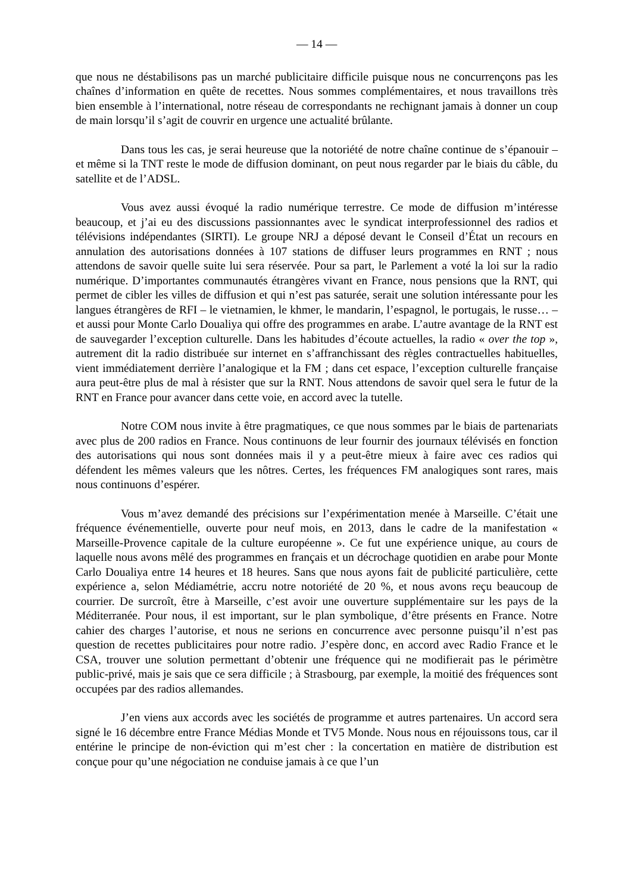— 14 —
que nous ne déstabilisons pas un marché publicitaire difficile puisque nous ne concurrençons pas les chaînes d’information en quête de recettes. Nous sommes complémentaires, et nous travaillons très bien ensemble à l’international, notre réseau de correspondants ne rechignant jamais à donner un coup de main lorsqu’il s’agit de couvrir en urgence une actualité brûlante.
Dans tous les cas, je serai heureuse que la notoriété de notre chaîne continue de s’épanouir – et même si la TNT reste le mode de diffusion dominant, on peut nous regarder par le biais du câble, du satellite et de l’ADSL.
Vous avez aussi évoqué la radio numérique terrestre. Ce mode de diffusion m’intéresse beaucoup, et j’ai eu des discussions passionnantes avec le syndicat interprofessionnel des radios et télévisions indépendantes (SIRTI). Le groupe NRJ a déposé devant le Conseil d’État un recours en annulation des autorisations données à 107 stations de diffuser leurs programmes en RNT ; nous attendons de savoir quelle suite lui sera réservée. Pour sa part, le Parlement a voté la loi sur la radio numérique. D’importantes communautés étrangères vivant en France, nous pensions que la RNT, qui permet de cibler les villes de diffusion et qui n’est pas saturée, serait une solution intéressante pour les langues étrangères de RFI – le vietnamien, le khmer, le mandarin, l’espagnol, le portugais, le russe… – et aussi pour Monte Carlo Doualiya qui offre des programmes en arabe. L’autre avantage de la RNT est de sauvegarder l’exception culturelle. Dans les habitudes d’écoute actuelles, la radio « over the top », autrement dit la radio distribuée sur internet en s’affranchissant des règles contractuelles habituelles, vient immédiatement derrière l’analogique et la FM ; dans cet espace, l’exception culturelle française aura peut-être plus de mal à résister que sur la RNT. Nous attendons de savoir quel sera le futur de la RNT en France pour avancer dans cette voie, en accord avec la tutelle.
Notre COM nous invite à être pragmatiques, ce que nous sommes par le biais de partenariats avec plus de 200 radios en France. Nous continuons de leur fournir des journaux télévisés en fonction des autorisations qui nous sont données mais il y a peut-être mieux à faire avec ces radios qui défendent les mêmes valeurs que les nôtres. Certes, les fréquences FM analogiques sont rares, mais nous continuons d’espérer.
Vous m’avez demandé des précisions sur l’expérimentation menée à Marseille. C’était une fréquence événementielle, ouverte pour neuf mois, en 2013, dans le cadre de la manifestation « Marseille-Provence capitale de la culture européenne ». Ce fut une expérience unique, au cours de laquelle nous avons mêlé des programmes en français et un décrochage quotidien en arabe pour Monte Carlo Doualiya entre 14 heures et 18 heures. Sans que nous ayons fait de publicité particulière, cette expérience a, selon Médiamétrie, accru notre notoriété de 20 %, et nous avons reçu beaucoup de courrier. De surcroît, être à Marseille, c’est avoir une ouverture supplémentaire sur les pays de la Méditerranée. Pour nous, il est important, sur le plan symbolique, d’être présents en France. Notre cahier des charges l’autorise, et nous ne serions en concurrence avec personne puisqu’il n’est pas question de recettes publicitaires pour notre radio. J’espère donc, en accord avec Radio France et le CSA, trouver une solution permettant d’obtenir une fréquence qui ne modifierait pas le périmètre public-privé, mais je sais que ce sera difficile ; à Strasbourg, par exemple, la moitié des fréquences sont occupées par des radios allemandes.
J’en viens aux accords avec les sociétés de programme et autres partenaires. Un accord sera signé le 16 décembre entre France Médias Monde et TV5 Monde. Nous nous en réjouissons tous, car il entérine le principe de non-éviction qui m’est cher : la concertation en matière de distribution est conçue pour qu’une négociation ne conduise jamais à ce que l’un